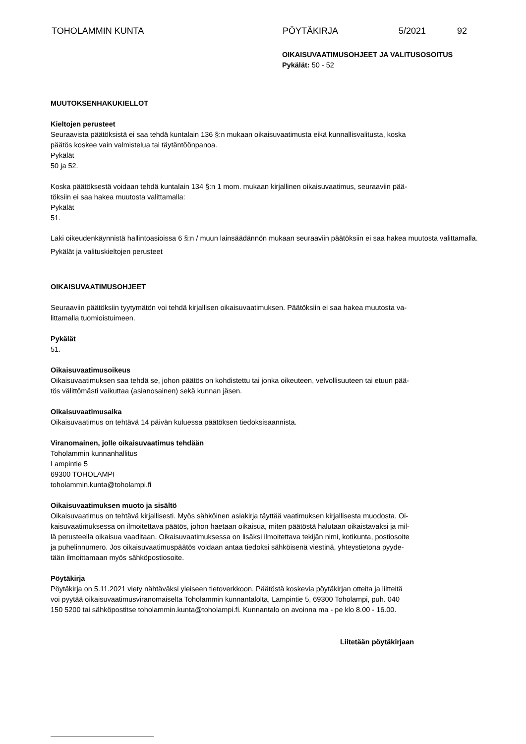TOHOLAMMIN KUNTA PÖYTÄKIRJA 5/2021 92
OIKAISUVAATIMUSOHJEET JA VALITUSOSOITUS
Pykälät: 50 - 52
MUUTOKSENHAKUKIELLOT
Kieltojen perusteet
Seuraavista päätöksistä ei saa tehdä kuntalain 136 §:n mukaan oikaisuvaatimusta eikä kunnallisvalitusta, koska
päätös koskee vain valmistelua tai täytäntöönpanoa.
Pykälät
50 ja 52.
Koska päätöksestä voidaan tehdä kuntalain 134 §:n 1 mom. mukaan kirjallinen oikaisuvaatimus, seuraaviin pää-
töksiin ei saa hakea muutosta valittamalla:
Pykälät
51.
Laki oikeudenkäynnistä hallintoasioissa 6 §:n / muun lainsäädännön mukaan seuraaviin päätöksiin ei saa hakea muutosta valittamalla.
Pykälät ja valituskieltojen perusteet
OIKAISUVAATIMUSOHJEET
Seuraaviin päätöksiin tyytymätön voi tehdä kirjallisen oikaisuvaatimuksen. Päätöksiin ei saa hakea muutosta va-
littamalla tuomioistuimeen.
Pykälät
51.
Oikaisuvaatimusoikeus
Oikaisuvaatimuksen saa tehdä se, johon päätös on kohdistettu tai jonka oikeuteen, velvollisuuteen tai etuun pää-
tös välittömästi vaikuttaa (asianosainen) sekä kunnan jäsen.
Oikaisuvaatimusaika
Oikaisuvaatimus on tehtävä 14 päivän kuluessa päätöksen tiedoksisaannista.
Viranomainen, jolle oikaisuvaatimus tehdään
Toholammin kunnanhallitus
Lampintie 5
69300 TOHOLAMPI
toholammin.kunta@toholampi.fi
Oikaisuvaatimuksen muoto ja sisältö
Oikaisuvaatimus on tehtävä kirjallisesti. Myös sähköinen asiakirja täyttää vaatimuksen kirjallisesta muodosta. Oi-
kaisuvaatimuksessa on ilmoitettava päätös, johon haetaan oikaisua, miten päätöstä halutaan oikaistavaksi ja mil-
lä perusteella oikaisua vaaditaan. Oikaisuvaatimuksessa on lisäksi ilmoitettava tekijän nimi, kotikunta, postiosoite
ja puhelinnumero. Jos oikaisuvaatimuspäätös voidaan antaa tiedoksi sähköisenä viestinä, yhteystietona pyyde-
tään ilmoittamaan myös sähköpostiosoite.
Pöytäkirja
Pöytäkirja on 5.11.2021 viety nähtäväksi yleiseen tietoverkkoon. Päätöstä koskevia pöytäkirjan otteita ja liitteitä
voi pyytää oikaisuvaatimusviranomaiselta Toholammin kunnantalolta, Lampintie 5, 69300 Toholampi, puh. 040
150 5200 tai sähköpostitse toholammin.kunta@toholampi.fi. Kunnantalo on avoinna ma - pe klo 8.00 - 16.00.
Liitetään pöytäkirjaan